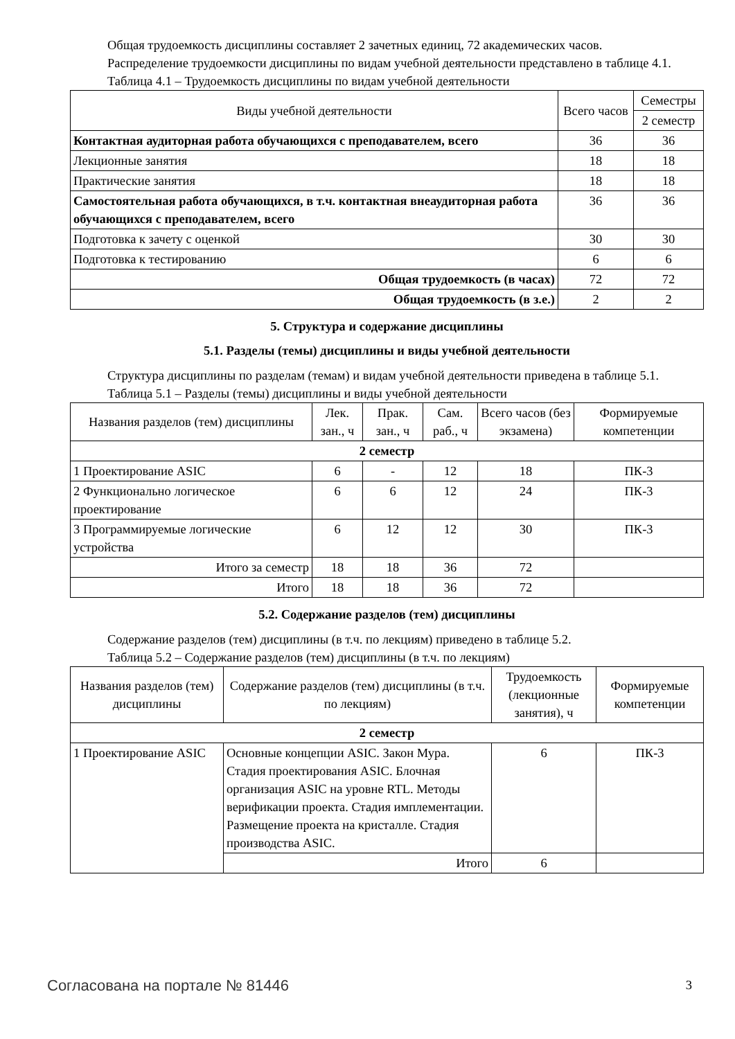Общая трудоемкость дисциплины составляет 2 зачетных единиц, 72 академических часов.
Распределение трудоемкости дисциплины по видам учебной деятельности представлено в таблице 4.1.
Таблица 4.1 – Трудоемкость дисциплины по видам учебной деятельности
| Виды учебной деятельности | Всего часов | Семестры |
| --- | --- | --- |
| | | 2 семестр |
| Контактная аудиторная работа обучающихся с преподавателем, всего | 36 | 36 |
| Лекционные занятия | 18 | 18 |
| Практические занятия | 18 | 18 |
| Самостоятельная работа обучающихся, в т.ч. контактная внеаудиторная работа обучающихся с преподавателем, всего | 36 | 36 |
| Подготовка к зачету с оценкой | 30 | 30 |
| Подготовка к тестированию | 6 | 6 |
| Общая трудоемкость (в часах) | 72 | 72 |
| Общая трудоемкость (в з.е.) | 2 | 2 |
5. Структура и содержание дисциплины
5.1. Разделы (темы) дисциплины и виды учебной деятельности
Структура дисциплины по разделам (темам) и видам учебной деятельности приведена в таблице 5.1.
Таблица 5.1 – Разделы (темы) дисциплины и виды учебной деятельности
| Названия разделов (тем) дисциплины | Лек. зан., ч | Прак. зан., ч | Сам. раб., ч | Всего часов (без экзамена) | Формируемые компетенции |
| --- | --- | --- | --- | --- | --- |
| 2 семестр | | | | | |
| 1 Проектирование ASIC | 6 | - | 12 | 18 | ПК-3 |
| 2 Функционально логическое проектирование | 6 | 6 | 12 | 24 | ПК-3 |
| 3 Программируемые логические устройства | 6 | 12 | 12 | 30 | ПК-3 |
| Итого за семестр | 18 | 18 | 36 | 72 | |
| Итого | 18 | 18 | 36 | 72 | |
5.2. Содержание разделов (тем) дисциплины
Содержание разделов (тем) дисциплины (в т.ч. по лекциям) приведено в таблице 5.2.
Таблица 5.2 – Содержание разделов (тем) дисциплины (в т.ч. по лекциям)
| Названия разделов (тем) дисциплины | Содержание разделов (тем) дисциплины (в т.ч. по лекциям) | Трудоемкость (лекционные занятия), ч | Формируемые компетенции |
| --- | --- | --- | --- |
| 2 семестр | | | |
| 1 Проектирование ASIC | Основные концепции ASIC. Закон Мура. Стадия проектирования ASIC. Блочная организация ASIC на уровне RTL. Методы верификации проекта. Стадия имплементации. Размещение проекта на кристалле. Стадия производства ASIC. | 6 | ПК-3 |
| | Итого | 6 | |
Согласована на портале № 81446 3